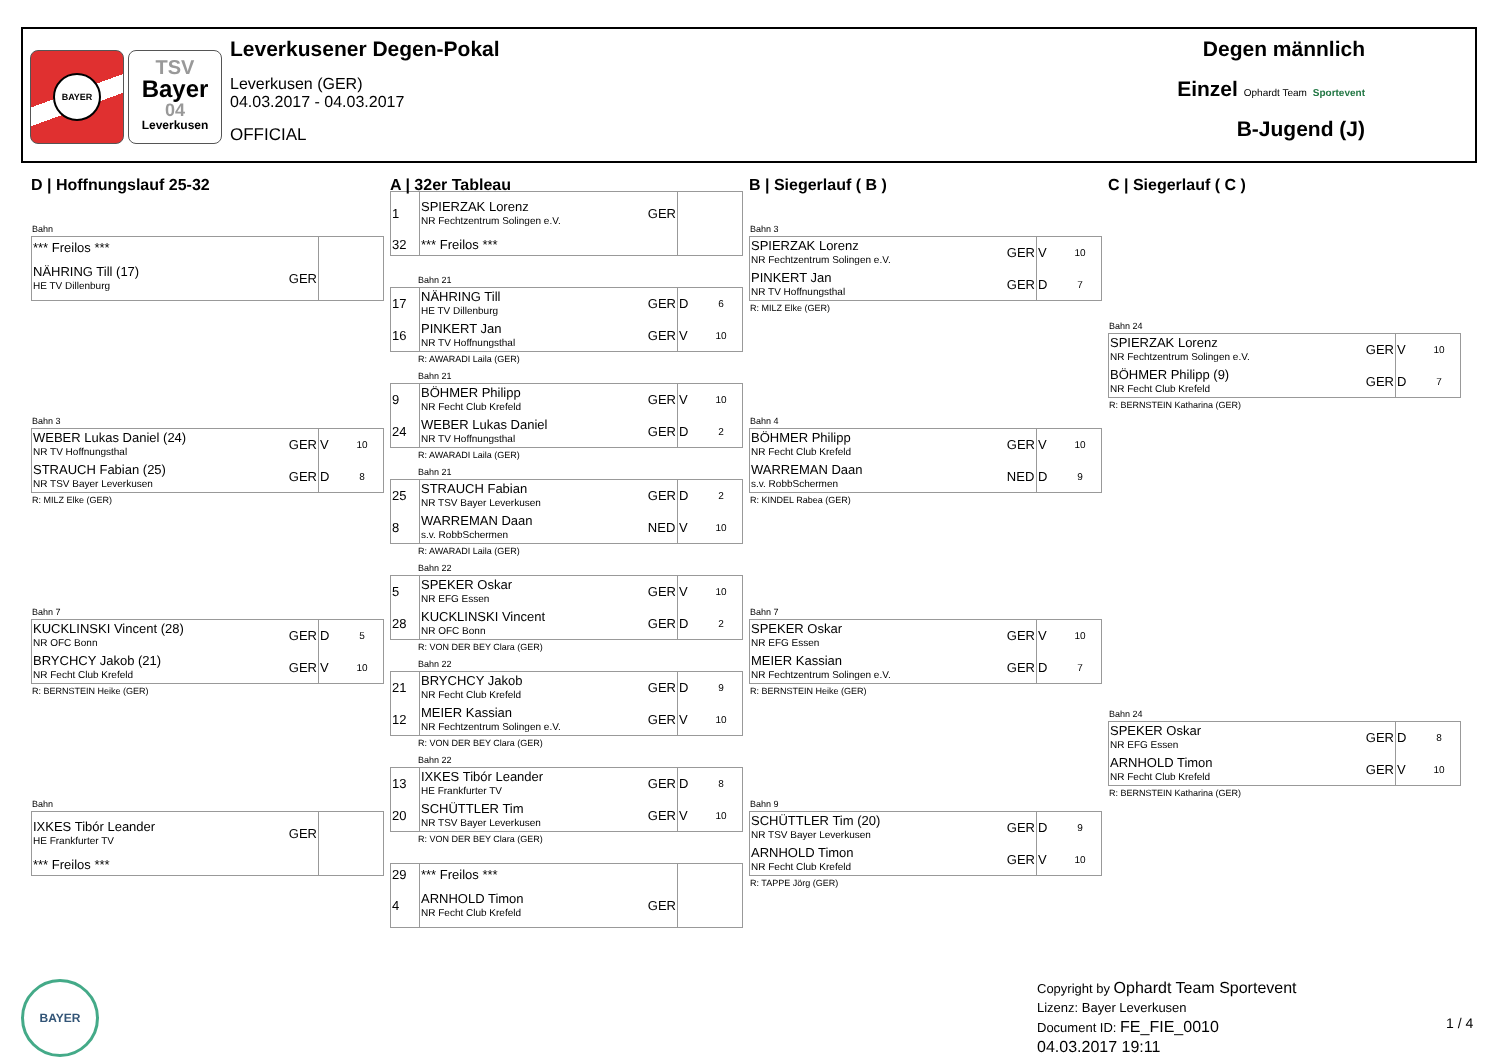BAYER
TSV
Bayer
04
Leverkusen
Leverkusener Degen-Pokal
Leverkusen (GER)
04.03.2017 - 04.03.2017
OFFICIAL
Degen männlich
Einzel Ophardt Team Sportevent
B-Jugend (J)
D | Hoffnungslauf 25-32
Bahn
| *** Freilos *** | | | |
| NÄHRING Till (17) HE TV Dillenburg | GER | | |
Bahn 3
| WEBER Lukas Daniel (24) NR TV Hoffnungsthal | GER | V | 10 |
| STRAUCH Fabian (25) NR TSV Bayer Leverkusen | GER | D | 8 |
R: MILZ Elke (GER)
Bahn 7
| KUCKLINSKI Vincent (28) NR OFC Bonn | GER | D | 5 |
| BRYCHCY Jakob (21) NR Fecht Club Krefeld | GER | V | 10 |
R: BERNSTEIN Heike (GER)
Bahn
| IXKES Tibór Leander HE Frankfurter TV | GER | | |
| *** Freilos *** | | | |
A | 32er Tableau
| 1 | SPIERZAK Lorenz NR Fechtzentrum Solingen e.V. | GER | | |
| 32 | *** Freilos *** | | | |
Bahn 21
| 17 | NÄHRING Till HE TV Dillenburg | GER | D | 6 |
| 16 | PINKERT Jan NR TV Hoffnungsthal | GER | V | 10 |
R: AWARADI Laila (GER)
Bahn 21
| 9 | BÖHMER Philipp NR Fecht Club Krefeld | GER | V | 10 |
| 24 | WEBER Lukas Daniel NR TV Hoffnungsthal | GER | D | 2 |
R: AWARADI Laila (GER)
Bahn 21
| 25 | STRAUCH Fabian NR TSV Bayer Leverkusen | GER | D | 2 |
| 8 | WARREMAN Daan s.v. RobbSchermen | NED | V | 10 |
R: AWARADI Laila (GER)
Bahn 22
| 5 | SPEKER Oskar NR EFG Essen | GER | V | 10 |
| 28 | KUCKLINSKI Vincent NR OFC Bonn | GER | D | 2 |
R: VON DER BEY Clara (GER)
Bahn 22
| 21 | BRYCHCY Jakob NR Fecht Club Krefeld | GER | D | 9 |
| 12 | MEIER Kassian NR Fechtzentrum Solingen e.V. | GER | V | 10 |
R: VON DER BEY Clara (GER)
Bahn 22
| 13 | IXKES Tibór Leander HE Frankfurter TV | GER | D | 8 |
| 20 | SCHÜTTLER Tim NR TSV Bayer Leverkusen | GER | V | 10 |
R: VON DER BEY Clara (GER)
| 29 | *** Freilos *** | | | |
| 4 | ARNHOLD Timon NR Fecht Club Krefeld | GER | | |
B | Siegerlauf ( B )
Bahn 3
| SPIERZAK Lorenz NR Fechtzentrum Solingen e.V. | GER | V | 10 |
| PINKERT Jan NR TV Hoffnungsthal | GER | D | 7 |
R: MILZ Elke (GER)
Bahn 4
| BÖHMER Philipp NR Fecht Club Krefeld | GER | V | 10 |
| WARREMAN Daan s.v. RobbSchermen | NED | D | 9 |
R: KINDEL Rabea (GER)
Bahn 7
| SPEKER Oskar NR EFG Essen | GER | V | 10 |
| MEIER Kassian NR Fechtzentrum Solingen e.V. | GER | D | 7 |
R: BERNSTEIN Heike (GER)
Bahn 9
| SCHÜTTLER Tim (20) NR TSV Bayer Leverkusen | GER | D | 9 |
| ARNHOLD Timon NR Fecht Club Krefeld | GER | V | 10 |
R: TAPPE Jörg (GER)
C | Siegerlauf ( C )
Bahn 24
| SPIERZAK Lorenz NR Fechtzentrum Solingen e.V. | GER | V | 10 |
| BÖHMER Philipp (9) NR Fecht Club Krefeld | GER | D | 7 |
R: BERNSTEIN Katharina (GER)
Bahn 24
| SPEKER Oskar NR EFG Essen | GER | D | 8 |
| ARNHOLD Timon NR Fecht Club Krefeld | GER | V | 10 |
R: BERNSTEIN Katharina (GER)
BAYER
Copyright by Ophardt Team Sportevent
Lizenz: Bayer Leverkusen
Document ID: FE_FIE_0010
04.03.2017 19:11
1 / 4